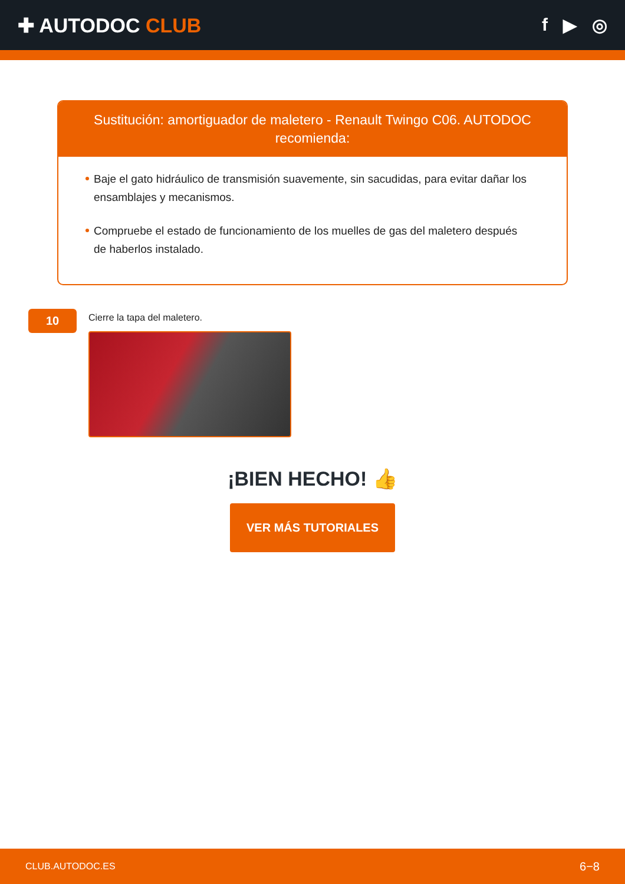✚ AUTODOC CLUB f ▶ ◎
Sustitución: amortiguador de maletero - Renault Twingo C06. AUTODOC recomienda:
Baje el gato hidráulico de transmisión suavemente, sin sacudidas, para evitar dañar los ensamblajes y mecanismos.
Compruebe el estado de funcionamiento de los muelles de gas del maletero después de haberlos instalado.
10
Cierre la tapa del maletero.
¡BIEN HECHO! 👍
VER MÁS TUTORIALES
CLUB.AUTODOC.ES 6−8